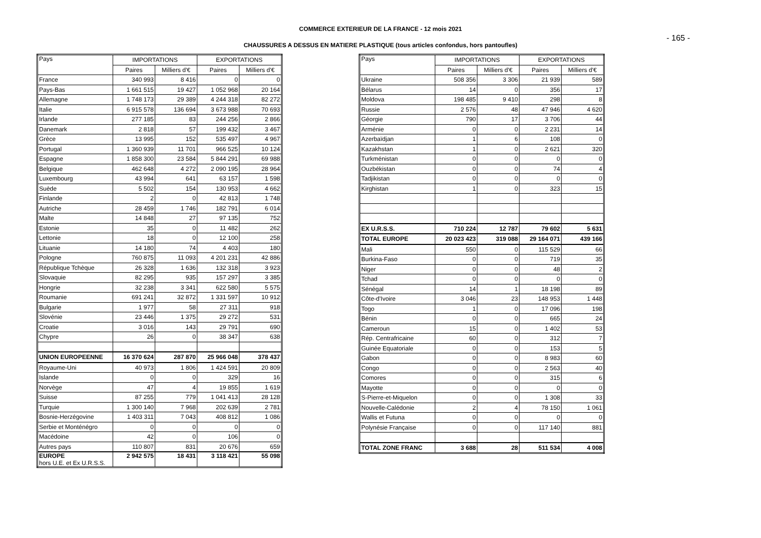COMMERCE EXTERIEUR DE LA FRANCE - 12 mois 2021
- 165 -
CHAUSSURES A DESSUS EN MATIERE PLASTIQUE (tous articles confondus, hors pantoufles)
| Pays | IMPORTATIONS | | EXPORTATIONS | |
| --- | --- | --- | --- | --- |
| | Paires | Milliers d'€ | Paires | Milliers d'€ |
| France | 340 993 | 8 416 | 0 | 0 |
| Pays-Bas | 1 661 515 | 19 427 | 1 052 968 | 20 164 |
| Allemagne | 1 748 173 | 29 389 | 4 244 318 | 82 272 |
| Italie | 6 915 578 | 136 694 | 3 673 988 | 70 693 |
| Irlande | 277 185 | 83 | 244 256 | 2 866 |
| Danemark | 2 818 | 57 | 199 432 | 3 467 |
| Grèce | 13 995 | 152 | 535 497 | 4 967 |
| Portugal | 1 360 939 | 11 701 | 966 525 | 10 124 |
| Espagne | 1 858 300 | 23 584 | 5 844 291 | 69 988 |
| Belgique | 462 648 | 4 272 | 2 090 195 | 28 964 |
| Luxembourg | 43 994 | 641 | 63 157 | 1 598 |
| Suède | 5 502 | 154 | 130 953 | 4 662 |
| Finlande | 2 | 0 | 42 813 | 1 748 |
| Autriche | 28 459 | 1 746 | 182 791 | 6 014 |
| Malte | 14 848 | 27 | 97 135 | 752 |
| Estonie | 35 | 0 | 11 482 | 262 |
| Lettonie | 18 | 0 | 12 100 | 258 |
| Lituanie | 14 180 | 74 | 4 403 | 180 |
| Pologne | 760 875 | 11 093 | 4 201 231 | 42 886 |
| République Tchèque | 26 328 | 1 636 | 132 318 | 3 923 |
| Slovaquie | 82 295 | 935 | 157 297 | 3 385 |
| Hongrie | 32 238 | 3 341 | 622 580 | 5 575 |
| Roumanie | 691 241 | 32 872 | 1 331 597 | 10 912 |
| Bulgarie | 1 977 | 58 | 27 311 | 918 |
| Slovénie | 23 446 | 1 375 | 29 272 | 531 |
| Croatie | 3 016 | 143 | 29 791 | 690 |
| Chypre | 26 | 0 | 38 347 | 638 |
| UNION EUROPEENNE | 16 370 624 | 287 870 | 25 966 048 | 378 437 |
| Royaume-Uni | 40 973 | 1 806 | 1 424 591 | 20 809 |
| Islande | 0 | 0 | 329 | 16 |
| Norvège | 47 | 4 | 19 855 | 1 619 |
| Suisse | 87 255 | 779 | 1 041 413 | 28 128 |
| Turquie | 1 300 140 | 7 968 | 202 639 | 2 781 |
| Bosnie-Herzégovine | 1 403 311 | 7 043 | 408 812 | 1 086 |
| Serbie et Monténégro | 0 | 0 | 0 | 0 |
| Macédoine | 42 | 0 | 106 | 0 |
| Autres pays | 110 807 | 831 | 20 676 | 659 |
| EUROPE hors U.E. et Ex U.R.S.S. | 2 942 575 | 18 431 | 3 118 421 | 55 098 |
| Pays | IMPORTATIONS | | EXPORTATIONS | |
| --- | --- | --- | --- | --- |
| | Paires | Milliers d'€ | Paires | Milliers d'€ |
| Ukraine | 508 356 | 3 306 | 21 939 | 589 |
| Bélarus | 14 | 0 | 356 | 17 |
| Moldova | 198 485 | 9 410 | 298 | 8 |
| Russie | 2 576 | 48 | 47 946 | 4 620 |
| Géorgie | 790 | 17 | 3 706 | 44 |
| Arménie | 0 | 0 | 2 231 | 14 |
| Azerbaïdjan | 1 | 6 | 108 | 0 |
| Kazakhstan | 1 | 0 | 2 621 | 320 |
| Turkménistan | 0 | 0 | 0 | 0 |
| Ouzbékistan | 0 | 0 | 74 | 4 |
| Tadjikistan | 0 | 0 | 0 | 0 |
| Kirghistan | 1 | 0 | 323 | 15 |
| EX U.R.S.S. | 710 224 | 12 787 | 79 602 | 5 631 |
| TOTAL EUROPE | 20 023 423 | 319 088 | 29 164 071 | 439 166 |
| Mali | 550 | 0 | 115 529 | 66 |
| Burkina-Faso | 0 | 0 | 719 | 35 |
| Niger | 0 | 0 | 48 | 2 |
| Tchad | 0 | 0 | 0 | 0 |
| Sénégal | 14 | 1 | 18 198 | 89 |
| Côte-d'Ivoire | 3 046 | 23 | 148 953 | 1 448 |
| Togo | 1 | 0 | 17 096 | 198 |
| Bénin | 0 | 0 | 665 | 24 |
| Cameroun | 15 | 0 | 1 402 | 53 |
| Rép. Centrafricaine | 60 | 0 | 312 | 7 |
| Guinée Equatoriale | 0 | 0 | 153 | 5 |
| Gabon | 0 | 0 | 8 983 | 60 |
| Congo | 0 | 0 | 2 563 | 40 |
| Comores | 0 | 0 | 315 | 6 |
| Mayotte | 0 | 0 | 0 | 0 |
| S-Pierre-et-Miquelon | 0 | 0 | 1 308 | 33 |
| Nouvelle-Calédonie | 2 | 4 | 78 150 | 1 061 |
| Wallis et Futuna | 0 | 0 | 0 | 0 |
| Polynésie Française | 0 | 0 | 117 140 | 881 |
| TOTAL ZONE FRANC | 3 688 | 28 | 511 534 | 4 008 |